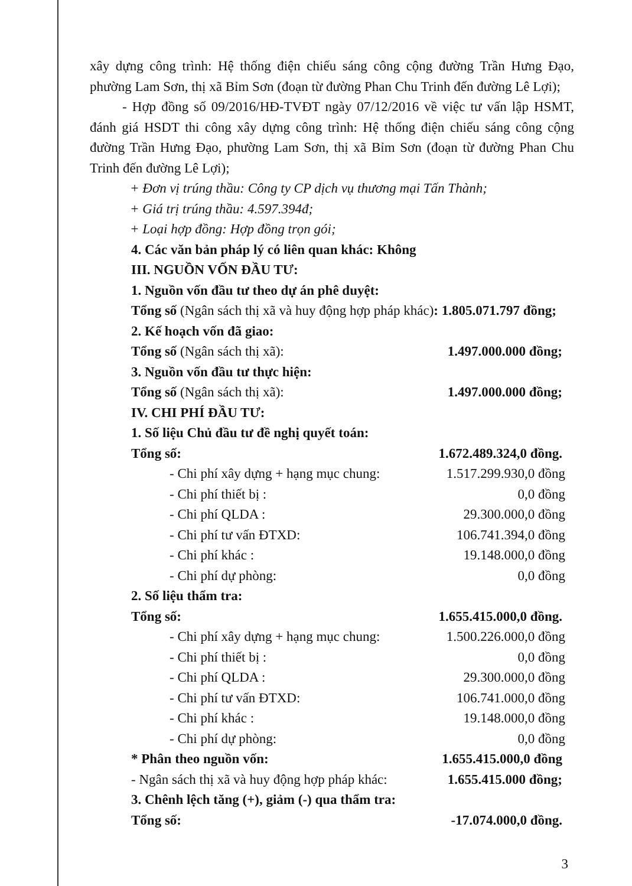xây dựng công trình: Hệ thống điện chiếu sáng công cộng đường Trần Hưng Đạo, phường Lam Sơn, thị xã Bỉm Sơn (đoạn từ đường Phan Chu Trinh đến đường Lê Lợi);
- Hợp đồng số 09/2016/HĐ-TVĐT ngày 07/12/2016 về việc tư vấn lập HSMT, đánh giá HSDT thi công xây dựng công trình: Hệ thống điện chiếu sáng công cộng đường Trần Hưng Đạo, phường Lam Sơn, thị xã Bỉm Sơn (đoạn từ đường Phan Chu Trinh đến đường Lê Lợi);
+ Đơn vị trúng thầu: Công ty CP dịch vụ thương mại Tấn Thành;
+ Giá trị trúng thầu: 4.597.394đ;
+ Loại hợp đồng: Hợp đồng trọn gói;
4. Các văn bản pháp lý có liên quan khác: Không
III. NGUỒN VỐN ĐẦU TƯ:
1. Nguồn vốn đầu tư theo dự án phê duyệt:
Tổng số (Ngân sách thị xã và huy động hợp pháp khác): 1.805.071.797 đồng;
2. Kế hoạch vốn đã giao:
Tổng số (Ngân sách thị xã): 1.497.000.000 đồng;
3. Nguồn vốn đầu tư thực hiện:
Tổng số (Ngân sách thị xã): 1.497.000.000 đồng;
IV. CHI PHÍ ĐẦU TƯ:
1. Số liệu Chủ đầu tư đề nghị quyết toán:
Tổng số: 1.672.489.324,0 đồng.
- Chi phí xây dựng + hạng mục chung: 1.517.299.930,0 đồng
- Chi phí thiết bị : 0,0 đồng
- Chi phí QLDA : 29.300.000,0 đồng
- Chi phí tư vấn ĐTXD: 106.741.394,0 đồng
- Chi phí khác : 19.148.000,0 đồng
- Chi phí dự phòng: 0,0 đồng
2. Số liệu thẩm tra:
Tổng số: 1.655.415.000,0 đồng.
- Chi phí xây dựng + hạng mục chung: 1.500.226.000,0 đồng
- Chi phí thiết bị : 0,0 đồng
- Chi phí QLDA : 29.300.000,0 đồng
- Chi phí tư vấn ĐTXD: 106.741.000,0 đồng
- Chi phí khác : 19.148.000,0 đồng
- Chi phí dự phòng: 0,0 đồng
* Phân theo nguồn vốn: 1.655.415.000,0 đồng
- Ngân sách thị xã và huy động hợp pháp khác: 1.655.415.000 đồng;
3. Chênh lệch tăng (+), giảm (-) qua thẩm tra:
Tổng số: -17.074.000,0 đồng.
3